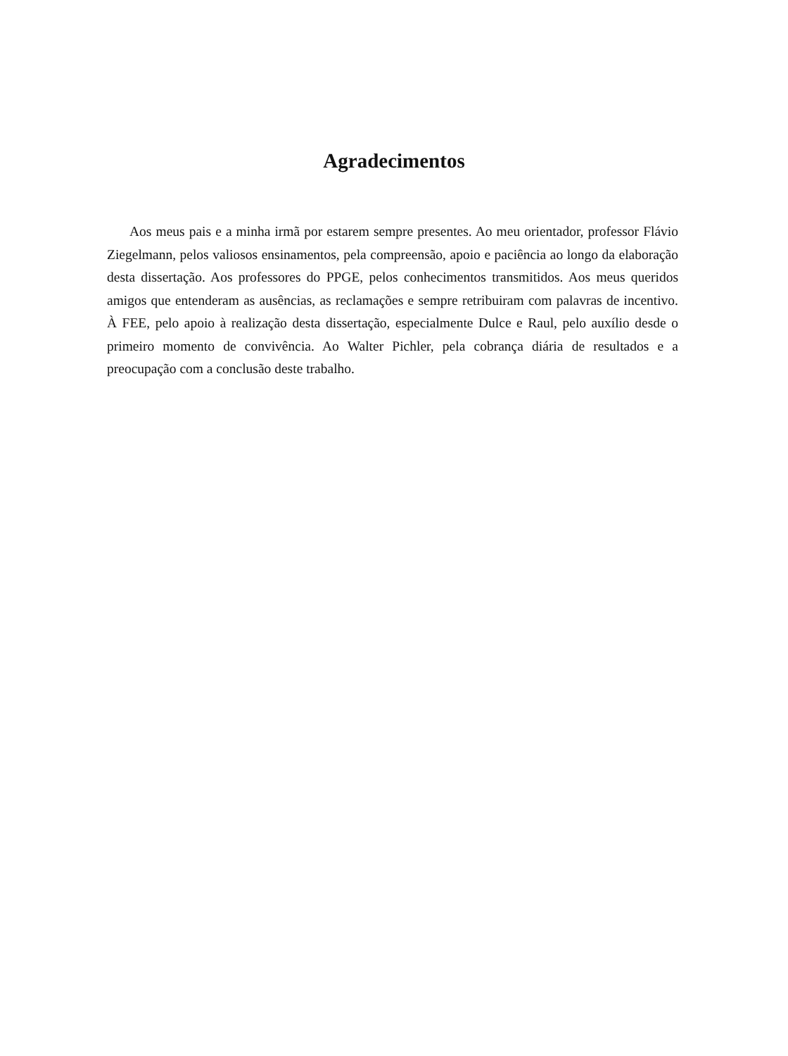Agradecimentos
Aos meus pais e a minha irmã por estarem sempre presentes. Ao meu orientador, professor Flávio Ziegelmann, pelos valiosos ensinamentos, pela compreensão, apoio e paciência ao longo da elaboração desta dissertação. Aos professores do PPGE, pelos conhecimentos transmitidos. Aos meus queridos amigos que entenderam as ausências, as reclamações e sempre retribuiram com palavras de incentivo. À FEE, pelo apoio à realização desta dissertação, especialmente Dulce e Raul, pelo auxílio desde o primeiro momento de convivência. Ao Walter Pichler, pela cobrança diária de resultados e a preocupação com a conclusão deste trabalho.